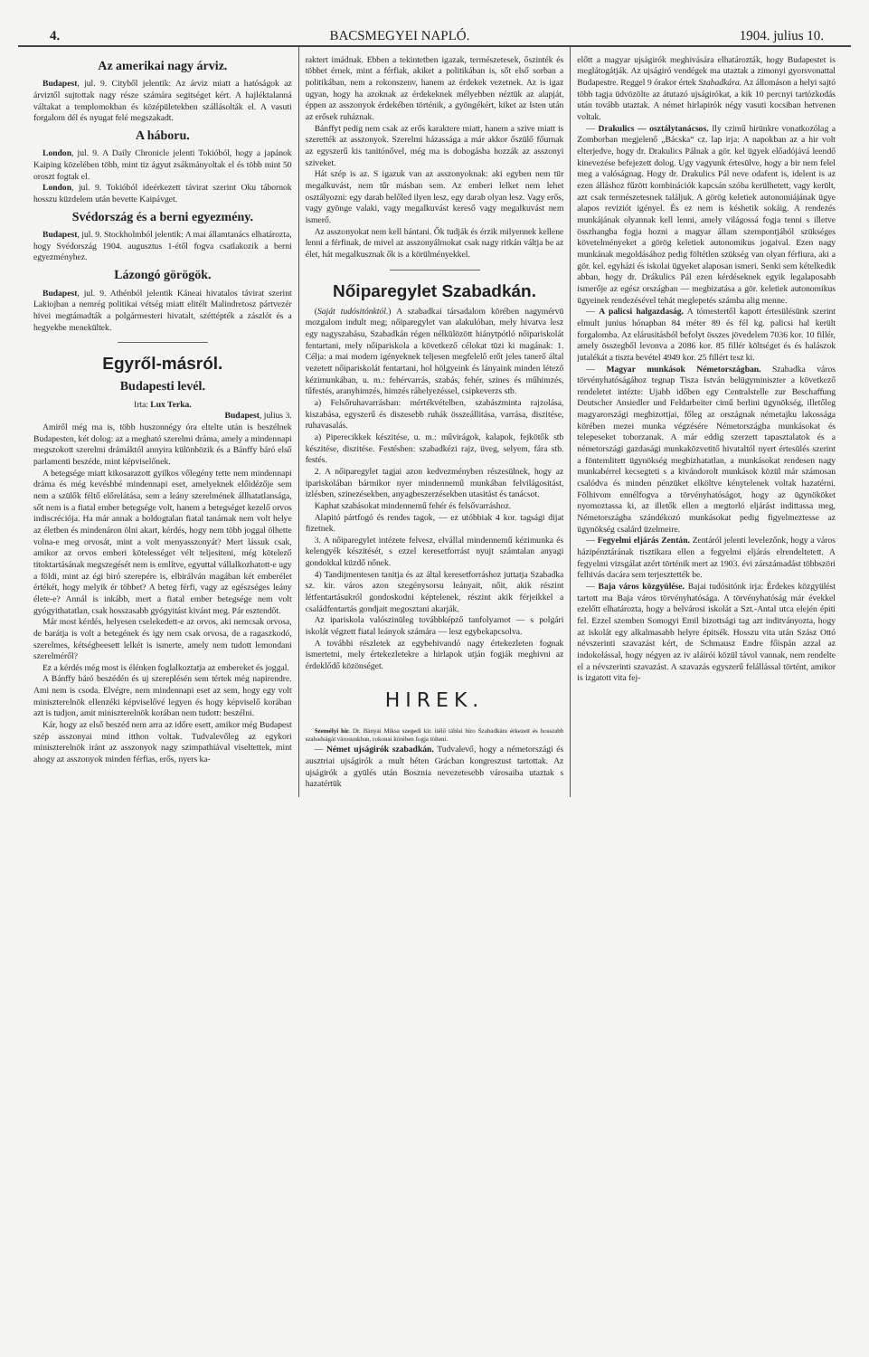4. BACSMEGYEI NAPLÓ. 1904. julius 10.
Az amerikai nagy árviz.
Budapest, jul. 9. Cityből jelentik: Az árviz miatt a hatóságok az árviztől sujtottak nagy része számára segitséget kért. A hajléktalanná váltakat a templomokban és középületekben szállásolták el. A vasuti forgalom dél és nyugat felé megszakadt.
A háboru.
London, jul. 9. A Daily Chronicle jelenti Tokióból, hogy a japánok Kaiping közelében több, mint tiz ágyut zsákmányoltak el és több mint 50 oroszt fogtak el.
London, jul. 9. Tokióból ideérkezett távirat szerint Oku tábornok hosszu küzdelem után bevette Kaipávget.
Svédország és a berni egyezmény.
Budapest, jul. 9. Stockholmból jelentik: A mai államtanács elhatározta, hogy Svédország 1904. augusztus 1-étől fogva csatlakozik a berni egyezményhez.
Lázongó görögök.
Budapest, jul. 9. Athénból jelentik Káneai hivatalos távirat szerint Lakiojban a nemrég politikai vétség miatt elitélt Malindretosz pártvezér hivei megtámadták a polgármesteri hivatalt, széttépték a zászlót és a hegyekbe menekültek.
Egyről-másról.
Budapesti levél.
Irta: Lux Terka.
Budapest, julius 3.
Amiről még ma is, több huszonnégy óra eltelte után is beszélnek Budapesten, két dolog: az a megható szerelmi dráma, amely a mindennapi megszokott szerelmi drámáktól annyira különbözik és a Bánffy báró első parlamenti beszéde, mint képviselőnek.
A betegsége miatt kikosarazott gyilkos vőlegény tette nem mindennapi dráma és még kevésbbé mindennapi eset, amelyeknek előidézője sem nem a szülők féltő előrelátása, sem a leány szerelmének állhatatlansága, sőt nem is a fiatal ember betegsége volt, hanem a betegséget kezelő orvos indiscréciója. Ha már annak a boldogtalan fiatal tanárnak nem volt helye az életben és mindenáron ölni akart, kérdés, hogy nem több joggal ölhette volna-e meg orvosát, mint a volt menyasszonyát? Mert lássuk csak, amikor az orvos emberi kötelességet vélt teljesiteni, még kötelező titoktartásának megszegését nem is említve, egyuttal vállalkozhatott-e ugy a földi, mint az égi biró szerepére is, elbirálván magában két emberélet értékét, hogy melyik ér többet? A beteg férfi, vagy az egészséges leány élete-e? Annál is inkább, mert a fiatal ember betegsége nem volt gyógyithatatlan, csak hosszasabb gyógyitást kivánt meg. Pár esztendőt.
Már most kérdés, helyesen cselekedett-e az orvos, aki nemcsak orvosa, de barátja is volt a betegének és igy nem csak orvosa, de a ragaszkodó, szerelmes, kétségbeesett lelkét is ismerte, amely nem tudott lemondani szerelméről?
Ez a kérdés még most is élénken foglalkoztatja az embereket és joggal.
A Bánffy báró beszédén és uj szereplésén sem tértek még napirendre. Ami nem is csoda. Elvégre, nem mindennapi eset az sem, hogy egy volt miniszterelnök ellenzéki képviselővé legyen és hogy képviselő korában azt is tudjon, amit miniszterelnök korában nem tudott: beszélni.
Kár, hogy az első beszéd nem arra az időre esett, amikor még Budapest szép asszonyai mind itthon voltak. Tudvalevőleg az egykori miniszterelnök iránt az asszonyok nagy szimpathiával viseltettek, mint ahogy az asszonyok minden férfias, erős, nyers ka-
raktert imádnak. Ebben a tekintetben igazak, természetesek, őszinték és többet érnek, mint a férfiak, akiket a politikában is, sőt első sorban a politikában, nem a rokonszenv, hanem az érdekek vezetnek. Az is igaz ugyan, hogy ha azoknak az érdekeknek mélyebben néztük az alapját, éppen az asszonyok érdekében történik, a gyöngékért, kiket az Isten után az erősek ruháznak.
Bánffyt pedig nem csak az erős karaktere miatt, hanem a szive miatt is szerették az asszonyok. Szerelmi házassága a már akkor őszülő főurnak az egyszerű kis tanitónővel, még ma is dobogásba hozzák az asszonyi sziveket.
Hát szép is az. S igazuk van az asszonyoknak: aki egyben nem tür megalkuvást, nem tűr másban sem. Az emberi lelket nem lehet osztályozni: egy darab belőled ilyen lesz, egy darab olyan lesz. Vagy erős, vagy gyönge valaki, vagy megalkuvást kereső vagy megalkuvást nem ismerő.
Az asszonyokat nem kell bántani. Ők tudják és érzik milyennek kellene lenni a férfinak, de mivel az asszonyálmokat csak nagy ritkán váltja be az élet, hát megalkusznak ők is a körülményekkel.
Nőiparegylet Szabadkán.
(Saját tudósitónktól.) A szabadkai társadalom körében nagymérvü mozgalom indult meg; nőiparegylet van alakulóban, mely hivatva lesz egy nagyszabásu, Szabadkán régen nélkülözött hiánytpótló nőipariskolát fentartani, mely nőipariskola a következő célokat tüzi ki magának: 1. Célja: a mai modern igényeknek teljesen megfelelő erőt jeles tanerő által vezetett nőipariskolát fentartani, hol hölgyeink és lányaink minden létező kézimunkában, u. m.: fehérvarrás, szabás, fehér, szines és műhimzés, tűfestés, aranyhimzés, himzés ráhelyezéssel, csipkeverzs stb.
a) Felsőruhavarrásban: mértékvételben, szabászminta rajzolása, kiszabása, egyszerű és diszesebb ruhák összeállitása, varrása, diszitése, ruhavasalás.
a) Piperecikkek készitése, u. m.: művirágok, kalapok, fejkötők stb készitése, diszitése. Festésben: szabadkézi rajz, üveg, selyem, fára stb. festés.
2. A nőiparegylet tagjai azon kedvezményben részesülnek, hogy az ipariskolában bármikor nyer mindennemű munkában felvilágositást, izlésben, szinezésekben, anyagbeszerzésekben utasitást és tanácsot.
Kaphat szabásokat mindennemű fehér és felsővarráshoz.
Alapitó pártfogó és rendes tagok, — ez utóbbiak 4 kor. tagsági dijat fizetnek.
3. A nőiparegylet intézete felvesz, elvállal mindennemű kézimunka és kelengyék készitését, s ezzel keresetforrást nyujt számtalan anyagi gondokkal küzdő nőnek.
4) Tandijmentesen tanitja és az által keresetforráshoz juttatja Szabadka sz. kir. város azon szegénysorsu leányait, nőit, akik részint létfentartásukról gondoskodni képtelenek, részint akik férjeikkel a családfentartás gondjait megosztani akarják.
Az ipariskola valószinüleg továbbképző tanfolyamot — s polgári iskolát végzett fiatal leányok számára — lesz egybekapcsolva.
A további részletek az egybehivandó nagy értekezleten fognak ismertetni, mely értekezletekre a hirlapok utján fogják meghivni az érdeklődő közönséget.
HIREK.
Személyi hir. Dr. Bányai Miksa szegedi kir. itélő táblai biro Szabadkára érkezett és hosszabb szabadságát városunkban, rokonai körében fogja tölteni.
— Német ujságirók szabadkán. Tudvalevő, hogy a németországi és ausztriai ujságirók a mult héten Grácban kongreszust tartottak. Az ujságirók a gyülés után Bosznia nevezetesebb városaiba utaztak s hazatértük
előtt a magyar ujságirók meghivására elhatározták, hogy Budapestet is meglátogátják. Az ujságiró vendégek ma utaztak a zimonyi gyorsvonattal Budapestre. Reggel 9 órakor értek Szabadkára. Az állomáson a helyi sajtó több tagja üdvözölte az átutazó ujságirókat, a kik 10 percnyi tartózkodás után tovább utaztak. A német hirlapirók négy vasuti kocsiban hetvenen voltak.
— Drakulics — osztálytanácsos. Ily czimű hirünkre vonatkozólag a Zomborban megjelenő „Bácska“ cz. lap irja: A napokban az a hir volt elterjedve, hogy dr. Drakulics Pálnak a gör. kel ügyek előadójává leendő kinevezése befejezett dolog. Ugy vagyunk értesülve, hogy a bir nem felel meg a valóságnag. Hogy dr. Drakulics Pál neve odafent is, idelent is az ezen álláshoz fűzött kombinációk kapcsán szóba kerülhetett, vagy került, azt csak természetesnek találjuk. A görög keletiek autonomiájának ügye alapos reviziót igényel. És ez nem is késhetik sokáig. A rendezés munkájának olyannak kell lenni, amely világossá fogja tenni s illetve összhangba fogja hozni a magyar állam szempontjából szükséges követelményeket a görög keletiek autonomikus jogaival. Ezen nagy munkának megoldásához pedig föltétlen szükség van olyan férfiura, aki a gör. kel. egyházi és iskolai ügyeket alaposan ismeri. Senki sem kételkedik abban, hogy dr. Drákulics Pál ezen kérdéseknek egyik legalaposabb ismerője az egész országban — megbizatása a gör. keletiek autonomikus ügyeinek rendezésével tehát meglepetés számba alig menne.
— A palicsi halgazdaság. A tómestertől kapott értesülésünk szerint elmult junius hónapban 84 méter 89 és fél kg. palicsi hal került forgalomba. Az elárusitásból befolyt összes jövedelem 7036 kor. 10 fillér, amely összegből levonva a 2086 kor. 85 fillér költséget és és halászok jutalékát a tiszta bevétel 4949 kor. 25 fillért tesz ki.
— Magyar munkások Németországban. Szabadka város törvényhatóságához tegnap Tisza István belügyminiszter a következő rendeletet intézte: Ujabb időben egy Centralstelle zur Beschaffung Deutscher Ansiedler und Feldarbeiter cimű berlini ügynökség, illetőleg magyarországi megbizottjai, főleg az országnak németajku lakossága körében mezei munka végzésére Németországba munkásokat és telepeseket toborzanak. A már eddig szerzett tapasztalatok és a németországi gazdasági munkaközvetitő hivataltól nyert értesülés szerint a föntemlitett ügynökség megbizhatatlan, a munkásokat rendesen nagy munkabérrel kecsegteti s a kivándorolt munkások közül már számosan csalódva és minden pénzüket elköltve kénytelenek voltak hazatérni. Fölhivom ennélfogva a törvényhatóságot, hogy az ügynököket nyomoztassa ki, az illetők ellen a megtorló eljárást indittassa meg, Németországba szándékozó munkásokat pedig figyelmeztesse az ügynökség csalárd üzelmeire.
— Fegyelmi eljárás Zentán. Zentáról jelenti levelezőnk, hogy a város házipénztárának tisztikara ellen a fegyelmi eljárás elrendeltetett. A fegyelmi vizsgálat azért történik mert az 1903. évi zárszámadást többszöri felhivás dacára sem terjesztették be.
— Baja város közgyülése. Bajai tudósitónk irja: Érdekes közgyülést tartott ma Baja város törvényhatósága. A törvényhatóság már évekkel ezelőtt elhatározta, hogy a belvárosi iskolát a Szt.-Antal utca elején épiti fel. Ezzel szemben Somogyi Emil bizottsági tag azt inditványozta, hogy az iskolát egy alkalmasabb helyre épitsék. Hosszu vita után Szász Ottó névszerinti szavazást kért, de Schmausz Endre főispán azzal az indokolással, hogy négyen az iv aláirói közül távol vannak, nem rendelte el a névszerinti szavazást. A szavazás egyszerű felállással történt, amikor is izgatott vita fej-